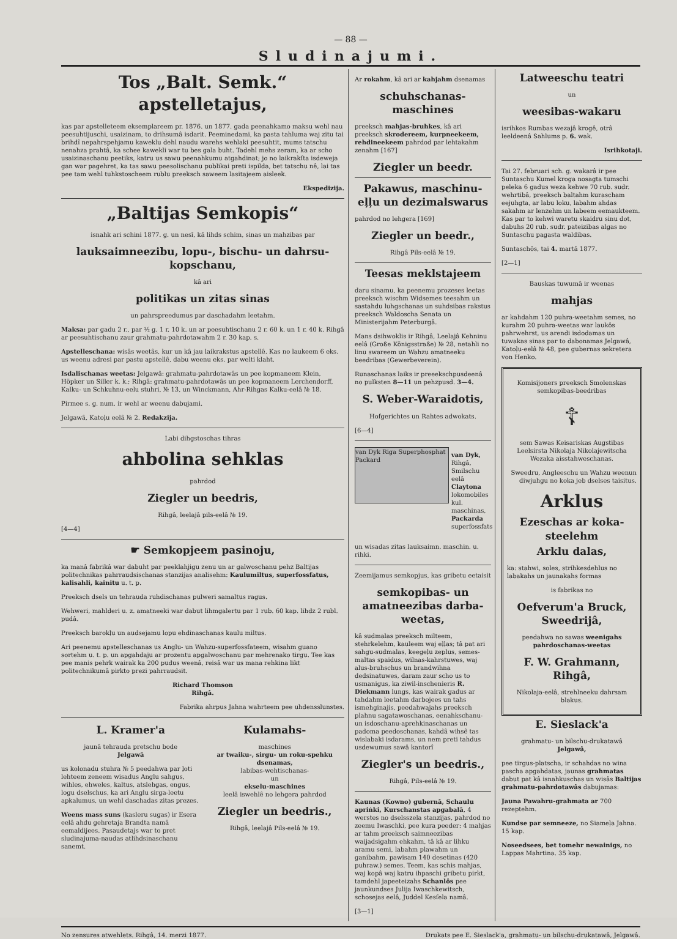— 88 —
Sludinajumi.
Tos „Balt. Semk.“ apstelletajus,
kas par apstelleteem eksemplareem pr. 1876. un 1877. gada peenahkamo maksu wehl nau peesuhtijuschi, usaizinam, to drihsumâ isdarit. Peeminedami, ka pasta tahluma waj zitu tai brihdî nepahrspehjamu kaweklu dehl naudu warehs wehlaki peesuhtit, mums tatschu nenahza prahtâ, ka schee kawekli war tu bes gala buht. Tadehl mehs zeram, ka ar scho usaizinaschanu peetiks, katru us sawu peenahkumu atgahdinat; jo no laikrakſta isdeweja gan war pagehret, ka tas sawu peesolischanu publikai preti ispilda, bet tatschu nê, lai tas pee tam wehl tuhkstoscheem rublu preeksch saweem lasitajeem aisleek.
Ekspedizija.
„Baltijas Semkopis“
isnahk ari schini 1877. g. un nesî, kâ lihds schim, sinas un mahzibas par
lauksaimneezibu, lopu-, bischu- un dahrsu-kopschanu,
kâ ari
politikas un zitas sinas
un pahrspreedumus par daschadahm leetahm.
Maksa: par gadu 2 r., par ½ g. 1 r. 10 k. un ar peesuhtischanu 2 r. 60 k. un 1 r. 40 k. Rihgâ ar peesuhtischanu zaur grahmatu-pahrdotawahm 2 r. 30 kap. s.
Apstelleschana: wisâs weetâs, kur un kâ jau laikrakstus apstellê. Kas no laukeem 6 eks. us weenu adresi par pastu apstellê, dabu weenu eks. par welti klaht.
Isdalischanas weetas: Jelgawâ: grahmatu-pahrdotawâs un pee kopmaneem Klein, Höpker un Siller k. k.; Rihgâ: grahmatu-pahrdotawâs un pee kopmaneem Lerchendorff, Kalku- un Schkuhnu-eelu stuhri, № 13, un Winckmann, Ahr-Rihgas Kalku-eelâ № 18.
Pirmee s. g. num. ir wehl ar weenu dabujami.
Jelgawâ, Katoļu eelâ № 2. Redakzija.
Labi dihgstoschas tihras
ahbolina sehklas
pahrdod
Ziegler un beedris,
Rihgâ, leelajâ pils-eelâ № 19.
[4—4]
☛ Semkopjeem pasinoju,
ka manâ fabrikâ war dabuht par peeklahjigu zenu un ar galwoschanu pehz Baltijas politechnikas pahrraudsischanas stanzijas analisehm: Kaulumiltus, superfossfatus, kalisahli, kainitu u. t. p.
Preeksch dsels un tehrauda ruhdischanas pulweri samaltus ragus.
Wehweri, mahlderi u. z. amatneeki war dabut lihmgalertu par 1 rub. 60 kap. lihdz 2 rubl. pudâ.
Preeksch barokļu un audsejamu lopu ehdinaschanas kaulu miltus.
Ari peenemu apstelleschanas us Anglu- un Wahzu-superfossfateem, wisahm guano sortehm u. t. p. un apgahdaju ar prozentu apgalwoschanu par mehrenako tirgu. Tee kas pee manis pehrk wairak ka 200 pudus weenâ, reisâ war us mana rehkina likt politechnikumâ pirkto prezi pahrraudsit.
Richard Thomson
Rihgâ.
Fabrika ahrpus Jahna wahrteem pee uhdensslunstes.
L. Kramer'a
jaunâ tehrauda pretschu bode
Jelgawâ
us kolonadu stuhra № 5 peedahwa par ļoti lehteem zeneem wisadus Anglu sahgus, wihles, ehweles, kaltus, atslehgas, engus, logu dselschus, ka ari Anglu sirga-leetu apkalumus, un wehl daschadas zitas prezes.
Weens mass suns (kasleru sugas) ir Esera eelâ ahdu gehretaja Brandta namâ eemaldijees. Pasaudetajs war to pret sludinajuma-naudas atlihdsinaschanu sanemt.
Kulamahs-
maschines
ar twaiku-, sirgu- un roku-spehku dsenamas,
labibas-wehtischanas-
un
ekselu-maschines
leelâ iswehlê no lehgera pahrdod
Ziegler un beedris.,
Rihgâ, leelajâ Pils-eelâ № 19.
Ar rokahm, kâ ari ar kahjahm dsenamas
schuhschanas-maschines
preeksch mahjas-bruhkes, kâ ari preeksch skrodereem, kurpneekeem, rehdineekeem pahrdod par lehtakahm zenahm [167]
Ziegler un beedr.
Pakawus, maschinu-eļļu un dezimalswarus
pahrdod no lehgera [169]
Ziegler un beedr.,
Rihgâ Pils-eelâ № 19.
Teesas meklstajeem
daru sinamu, ka peenemu prozeses leetas preeksch wischm Widsemes teesahm un sastahdu luhgschanas un suhdsibas rakstus preeksch Waldoscha Senata un Ministerijahm Peterburgâ.
Mans dsihwoklis ir Rihgâ, Leelajâ Kehninu eelâ (Große Königsstraße) № 28, netahli no linu swareem un Wahzu amatneeku beedribas (Gewerbeverein).
Runaschanas laiks ir preeekschpusdeenâ no pulksten 8—11 un pehzpusd. 3—4.
S. Weber-Waraidotis,
Hofgerichtes un Rahtes adwokats.
[6—4]
van Dyk Riga Superphosphat Packard
van Dyk, Rihgâ, Smilschu eelâ Claytona lokomobiles kul. maschinas, Packarda superfossfats
un wisadas zitas lauksaimn. maschin. u. rihki.
Zeemijamus semkopjus, kas gribetu eetaisit
semkopibas- un amatneezibas darba-weetas,
kâ sudmalas preeksch milteem, stehrkelehm, kauleem waj eļļas; tâ pat ari sahgu-sudmalas, keegeļu zeplus, semes-maltas spaidus, wilnas-kahrstuwes, waj alus-bruhschus un brandwihna dedsinatuwes, daram zaur scho us to usmanigus, ka ziwil-inschenieris R. Diekmann lungs, kas wairak gadus ar tahdahm leetahm darbojees un tahs ismehginajis, peedahwajahs preeksch plahnu sagatawoschanas, eenahkschanu- un isdoschanu-aprehkinaschanas un padoma peedoschanas, kahdâ wihsê tas wislabaki isdarams, un nem preti tahdus usdewumus sawâ kantorî
Ziegler's un beedris.,
Rihgâ, Pils-eelâ № 19.
Kaunas (Kowno) gubernâ, Schaulu apriṅki, Kurschanstas apgabalâ, 4 werstes no dselsszela stanzijas, pahrdod no zeemu Iwaschki, pee kura peeder: 4 mahjas ar tahm preeksch saimneezibas waijadsigahm ehkahm, tâ kâ ar lihku aramu semi, labahm plawahm un ganibahm, pawisam 140 desetinas (420 puhraw.) semes. Teem, kas schis mahjas, waj kopâ waj katru ihpaschi gribetu pirkt, tamdehl japeeteizahs Schanlôs pee jaunkundses Julija Iwaschkewitsch, schosejas eelâ, Juddel Kesſela namâ.
[3—1]
Latweeschu teatri
un
weesibas-wakaru
isrihkos Rumbas wezajâ krogê, otrâ leeldeenâ Sahlums p. 6. wak.
Isrihkotaji.
Tai 27. februari sch. g. wakarâ ir pee Suntaschu Kumel kroga nosagta tumschi peleka 6 gadus weza kehwe 70 rub. sudr. wehrtibâ, preeksch baltahm kurascham eejuhgta, ar labu loku, labahm ahdas sakahm ar lenzehm un labeem eemaukteem. Kas par to kehwi waretu skaidru sinu dot, dabuhs 20 rub. sudr. pateizibas algas no Suntaschu pagasta waldibas.
Suntaschôs, tai 4. martâ 1877.
[2—1]
Bauskas tuwumâ ir weenas
mahjas
ar kahdahm 120 puhra-weetahm semes, no kurahm 20 puhra-weetas war laukôs pahrwehrst, us arendi isdodamas un tuwakas sinas par to dabonamas Jelgawâ, Katoļu-eelâ № 48, pee gubernas sekretera von Henko.
Komisijoners preeksch Smolenskas semkopibas-beedribas
☦
sem Sawas Keisariskas Augstibas Leelsirsta Nikolaja Nikolajewitscha Wezaka aisstahweschanas.
Sweedru, Angleeschu un Wahzu weenun diwjuhgu no koka jeb dselses taisitus.
Arklus
Ezeschas ar koka-steelehm
Arklu dalas,
ka: stahwi, soles, strihkesdehlus no labakahs un jaunakahs formas
is fabrikas no
Oefverum'a Bruck, Sweedrijâ,
peedahwa no sawas weenigahs pahrdoschanas-weetas
F. W. Grahmann, Rihgâ,
Nikolaja-eelâ, strehlneeku dahrsam blakus.
E. Sieslack'a
grahmatu- un bilschu-drukatawâ
Jelgawâ,
pee tirgus-platscha, ir schahdas no wina pascha apgahdatas, jaunas grahmatas dabut pat kâ isnahkuschas un wisâs Baltijas grahmatu-pahrdotawâs dabujamas:
Jauna Pawahru-grahmata ar 700 rezeptehm.
Kundse par semneeze, no Siameļa Jahna. 15 kap.
Noseedsees, bet tomehr newainigs, no Lappas Mahrtina. 35 kap.
No zensures atwehlets. Rihgâ, 14. merzi 1877. Drukats pee E. Sieslack'a, grahmatu- un bilschu-drukatawâ, Jelgawâ.